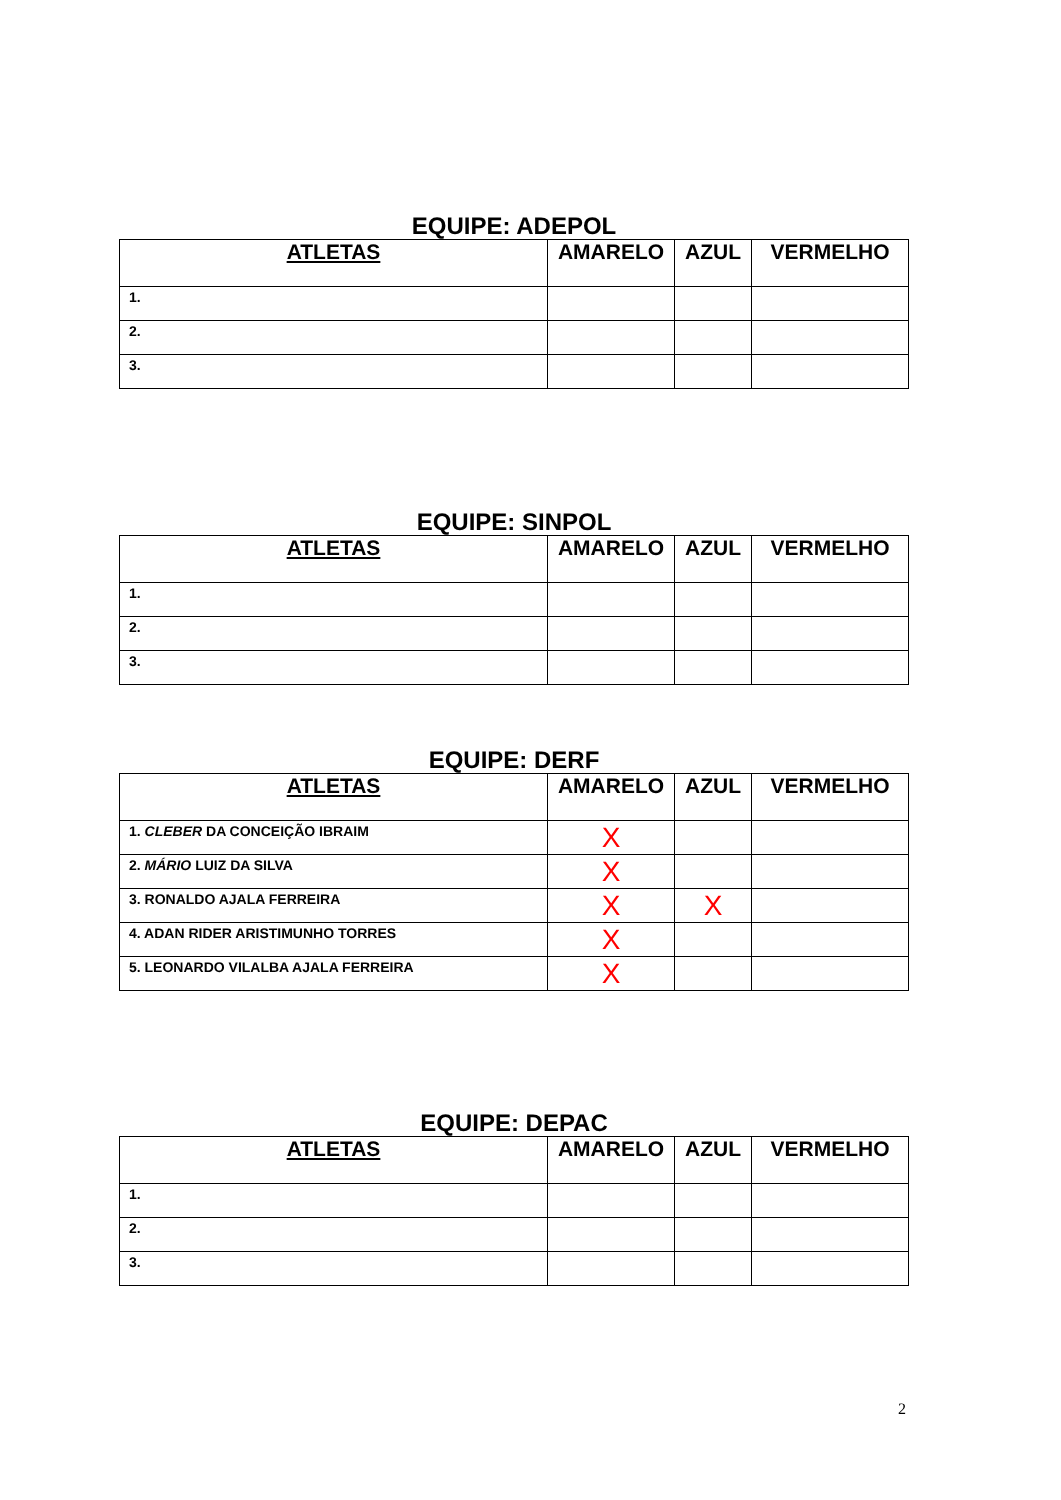EQUIPE: ADEPOL
| ATLETAS | AMARELO | AZUL | VERMELHO |
| --- | --- | --- | --- |
| 1. | | | |
| 2. | | | |
| 3. | | | |
EQUIPE: SINPOL
| ATLETAS | AMARELO | AZUL | VERMELHO |
| --- | --- | --- | --- |
| 1. | | | |
| 2. | | | |
| 3. | | | |
EQUIPE: DERF
| ATLETAS | AMARELO | AZUL | VERMELHO |
| --- | --- | --- | --- |
| 1. CLEBER DA CONCEIÇÃO IBRAIM | X | | |
| 2. MÁRIO LUIZ DA SILVA | X | | |
| 3. RONALDO AJALA FERREIRA | X | X | |
| 4. ADAN RIDER ARISTIMUNHO TORRES | X | | |
| 5. LEONARDO VILALBA AJALA FERREIRA | X | | |
EQUIPE: DEPAC
| ATLETAS | AMARELO | AZUL | VERMELHO |
| --- | --- | --- | --- |
| 1. | | | |
| 2. | | | |
| 3. | | | |
2